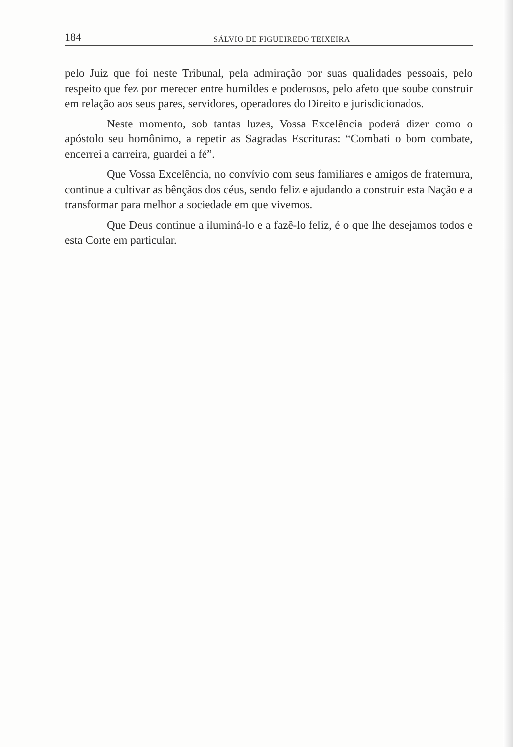184 SÁLVIO DE FIGUEIREDO TEIXEIRA
pelo Juiz que foi neste Tribunal, pela admiração por suas qualidades pessoais, pelo respeito que fez por merecer entre humildes e poderosos, pelo afeto que soube construir em relação aos seus pares, servidores, operadores do Direito e jurisdicionados.
Neste momento, sob tantas luzes, Vossa Excelência poderá dizer como o apóstolo seu homônimo, a repetir as Sagradas Escrituras: “Combati o bom combate, encerrei a carreira, guardei a fé”.
Que Vossa Excelência, no convívio com seus familiares e amigos de fraternura, continue a cultivar as bênçãos dos céus, sendo feliz e ajudando a construir esta Nação e a transformar para melhor a sociedade em que vivemos.
Que Deus continue a iluminá-lo e a fazê-lo feliz, é o que lhe desejamos todos e esta Corte em particular.